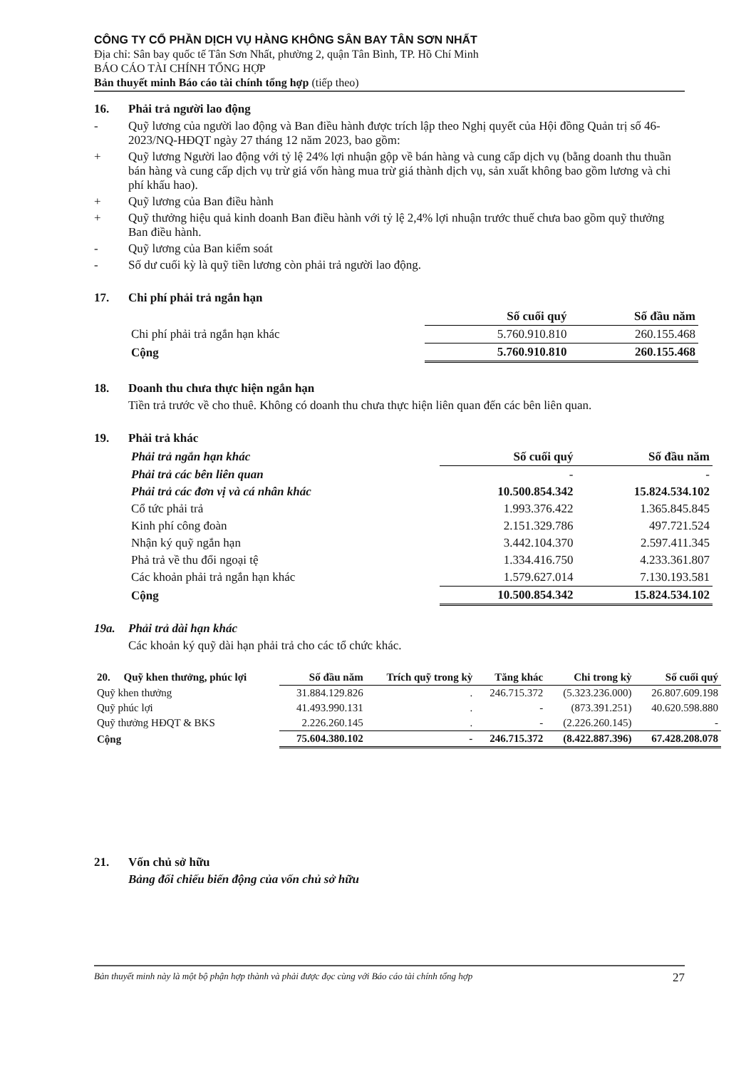CÔNG TY CỔ PHẦN DỊCH VỤ HÀNG KHÔNG SÂN BAY TÂN SƠN NHẤT
Địa chỉ: Sân bay quốc tế Tân Sơn Nhất, phường 2, quận Tân Bình, TP. Hồ Chí Minh
BÁO CÁO TÀI CHÍNH TỔNG HỢP
Bản thuyết minh Báo cáo tài chính tổng hợp (tiếp theo)
16. Phải trả người lao động
- Quỹ lương của người lao động và Ban điều hành được trích lập theo Nghị quyết của Hội đồng Quản trị số 46-2023/NQ-HĐQT ngày 27 tháng 12 năm 2023, bao gồm:
+ Quỹ lương Người lao động với tỷ lệ 24% lợi nhuận gộp về bán hàng và cung cấp dịch vụ (bằng doanh thu thuần bán hàng và cung cấp dịch vụ trừ giá vốn hàng mua trừ giá thành dịch vụ, sản xuất không bao gồm lương và chi phí khấu hao).
+ Quỹ lương của Ban điều hành
+ Quỹ thưởng hiệu quả kinh doanh Ban điều hành với tỷ lệ 2,4% lợi nhuận trước thuế chưa bao gồm quỹ thưởng Ban điều hành.
- Quỹ lương của Ban kiểm soát
- Số dư cuối kỳ là quỹ tiền lương còn phải trả người lao động.
17. Chi phí phải trả ngắn hạn
| | Số cuối quý | Số đầu năm |
| Chi phí phải trả ngắn hạn khác | 5.760.910.810 | 260.155.468 |
| Cộng | 5.760.910.810 | 260.155.468 |
18. Doanh thu chưa thực hiện ngắn hạn
Tiền trả trước về cho thuê. Không có doanh thu chưa thực hiện liên quan đến các bên liên quan.
19. Phải trả khác
| Phải trả ngắn hạn khác | Số cuối quý | Số đầu năm |
| Phải trả các bên liên quan | - | - |
| Phải trả các đơn vị và cá nhân khác | 10.500.854.342 | 15.824.534.102 |
| Cổ tức phải trả | 1.993.376.422 | 1.365.845.845 |
| Kinh phí công đoàn | 2.151.329.786 | 497.721.524 |
| Nhận ký quỹ ngắn hạn | 3.442.104.370 | 2.597.411.345 |
| Phả trả về thu đổi ngoại tệ | 1.334.416.750 | 4.233.361.807 |
| Các khoản phải trả ngắn hạn khác | 1.579.627.014 | 7.130.193.581 |
| Cộng | 10.500.854.342 | 15.824.534.102 |
19a. Phải trả dài hạn khác
Các khoản ký quỹ dài hạn phải trả cho các tổ chức khác.
| 20. Quỹ khen thưởng, phúc lợi | Số đầu năm | Trích quỹ trong kỳ | Tăng khác | Chi trong kỳ | Số cuối quý |
| Quỹ khen thưởng | 31.884.129.826 | . | 246.715.372 | (5.323.236.000) | 26.807.609.198 |
| Quỹ phúc lợi | 41.493.990.131 | . | - | (873.391.251) | 40.620.598.880 |
| Quỹ thưởng HĐQT & BKS | 2.226.260.145 | . | - | (2.226.260.145) | - |
| Cộng | 75.604.380.102 | - | 246.715.372 | (8.422.887.396) | 67.428.208.078 |
21. Vốn chủ sở hữu
Bảng đối chiếu biến động của vốn chủ sở hữu
Bản thuyết minh này là một bộ phận hợp thành và phải được đọc cùng với Báo cáo tài chính tổng hợp 27